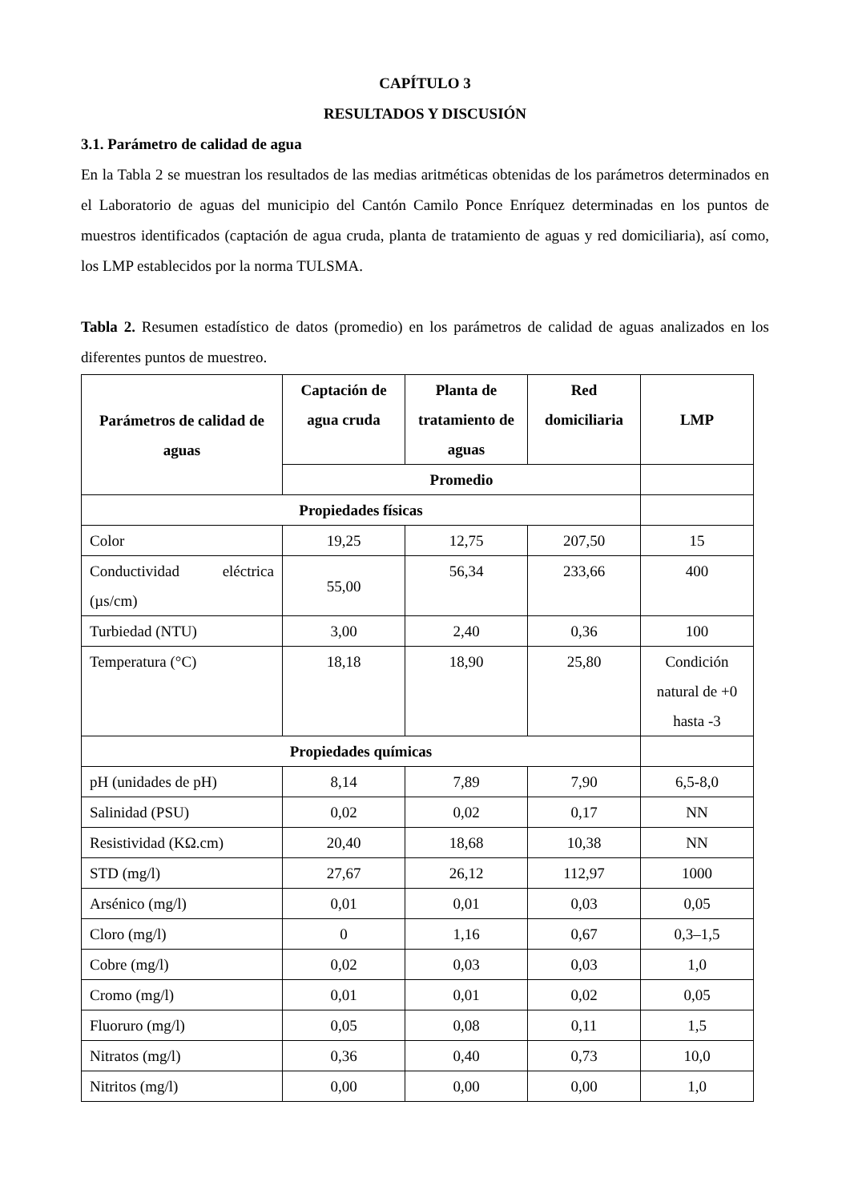CAPÍTULO 3
RESULTADOS Y DISCUSIÓN
3.1. Parámetro de calidad de agua
En la Tabla 2 se muestran los resultados de las medias aritméticas obtenidas de los parámetros determinados en el Laboratorio de aguas del municipio del Cantón Camilo Ponce Enríquez determinadas en los puntos de muestros identificados (captación de agua cruda, planta de tratamiento de aguas y red domiciliaria), así como, los LMP establecidos por la norma TULSMA.
Tabla 2. Resumen estadístico de datos (promedio) en los parámetros de calidad de aguas analizados en los diferentes puntos de muestreo.
| Parámetros de calidad de aguas | Captación de agua cruda | Planta de tratamiento de aguas | Red domiciliaria | LMP |
| --- | --- | --- | --- | --- |
| | Promedio | | | |
| Propiedades físicas | | | | |
| Color | 19,25 | 12,75 | 207,50 | 15 |
| Conductividad eléctrica (µs/cm) | 55,00 | 56,34 | 233,66 | 400 |
| Turbiedad (NTU) | 3,00 | 2,40 | 0,36 | 100 |
| Temperatura (°C) | 18,18 | 18,90 | 25,80 | Condición natural de +0 hasta -3 |
| Propiedades químicas | | | | |
| pH (unidades de pH) | 8,14 | 7,89 | 7,90 | 6,5-8,0 |
| Salinidad (PSU) | 0,02 | 0,02 | 0,17 | NN |
| Resistividad (KΩ.cm) | 20,40 | 18,68 | 10,38 | NN |
| STD (mg/l) | 27,67 | 26,12 | 112,97 | 1000 |
| Arsénico (mg/l) | 0,01 | 0,01 | 0,03 | 0,05 |
| Cloro (mg/l) | 0 | 1,16 | 0,67 | 0,3–1,5 |
| Cobre (mg/l) | 0,02 | 0,03 | 0,03 | 1,0 |
| Cromo (mg/l) | 0,01 | 0,01 | 0,02 | 0,05 |
| Fluoruro (mg/l) | 0,05 | 0,08 | 0,11 | 1,5 |
| Nitratos (mg/l) | 0,36 | 0,40 | 0,73 | 10,0 |
| Nitritos (mg/l) | 0,00 | 0,00 | 0,00 | 1,0 |